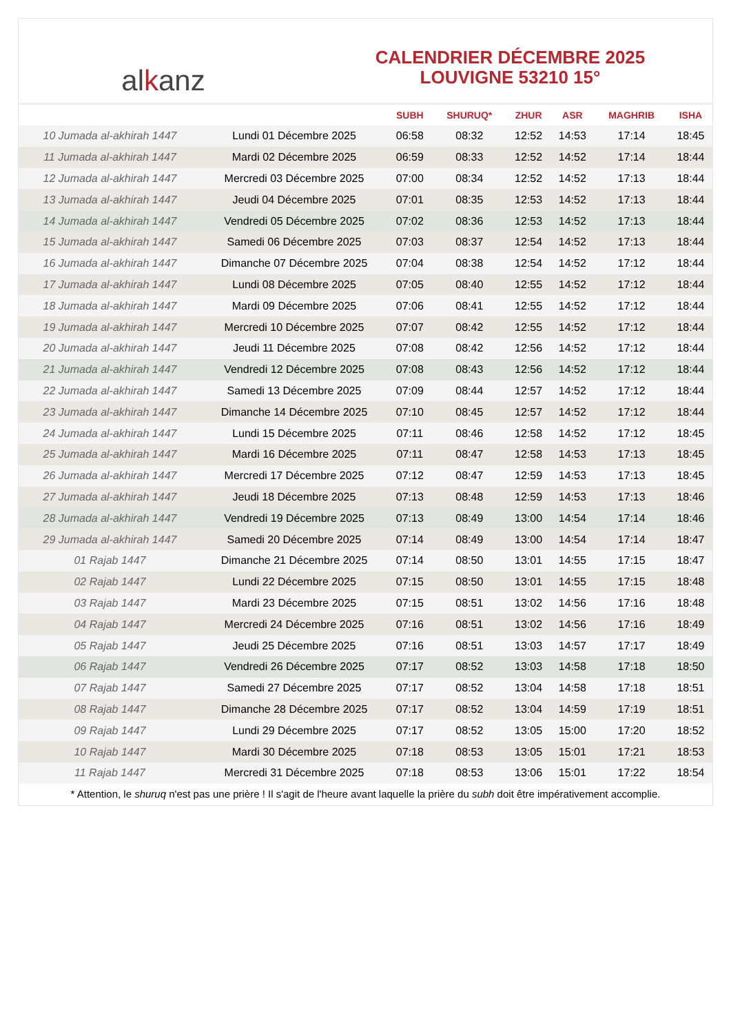al k anz
CALENDRIER DÉCEMBRE 2025
LOUVIGNE 53210 15°
| | | SUBH | SHURUQ* | ZHUR | ASR | MAGHRIB | ISHA |
| --- | --- | --- | --- | --- | --- | --- | --- |
| 10 Jumada al-akhirah 1447 | Lundi 01 Décembre 2025 | 06:58 | 08:32 | 12:52 | 14:53 | 17:14 | 18:45 |
| 11 Jumada al-akhirah 1447 | Mardi 02 Décembre 2025 | 06:59 | 08:33 | 12:52 | 14:52 | 17:14 | 18:44 |
| 12 Jumada al-akhirah 1447 | Mercredi 03 Décembre 2025 | 07:00 | 08:34 | 12:52 | 14:52 | 17:13 | 18:44 |
| 13 Jumada al-akhirah 1447 | Jeudi 04 Décembre 2025 | 07:01 | 08:35 | 12:53 | 14:52 | 17:13 | 18:44 |
| 14 Jumada al-akhirah 1447 | Vendredi 05 Décembre 2025 | 07:02 | 08:36 | 12:53 | 14:52 | 17:13 | 18:44 |
| 15 Jumada al-akhirah 1447 | Samedi 06 Décembre 2025 | 07:03 | 08:37 | 12:54 | 14:52 | 17:13 | 18:44 |
| 16 Jumada al-akhirah 1447 | Dimanche 07 Décembre 2025 | 07:04 | 08:38 | 12:54 | 14:52 | 17:12 | 18:44 |
| 17 Jumada al-akhirah 1447 | Lundi 08 Décembre 2025 | 07:05 | 08:40 | 12:55 | 14:52 | 17:12 | 18:44 |
| 18 Jumada al-akhirah 1447 | Mardi 09 Décembre 2025 | 07:06 | 08:41 | 12:55 | 14:52 | 17:12 | 18:44 |
| 19 Jumada al-akhirah 1447 | Mercredi 10 Décembre 2025 | 07:07 | 08:42 | 12:55 | 14:52 | 17:12 | 18:44 |
| 20 Jumada al-akhirah 1447 | Jeudi 11 Décembre 2025 | 07:08 | 08:42 | 12:56 | 14:52 | 17:12 | 18:44 |
| 21 Jumada al-akhirah 1447 | Vendredi 12 Décembre 2025 | 07:08 | 08:43 | 12:56 | 14:52 | 17:12 | 18:44 |
| 22 Jumada al-akhirah 1447 | Samedi 13 Décembre 2025 | 07:09 | 08:44 | 12:57 | 14:52 | 17:12 | 18:44 |
| 23 Jumada al-akhirah 1447 | Dimanche 14 Décembre 2025 | 07:10 | 08:45 | 12:57 | 14:52 | 17:12 | 18:44 |
| 24 Jumada al-akhirah 1447 | Lundi 15 Décembre 2025 | 07:11 | 08:46 | 12:58 | 14:52 | 17:12 | 18:45 |
| 25 Jumada al-akhirah 1447 | Mardi 16 Décembre 2025 | 07:11 | 08:47 | 12:58 | 14:53 | 17:13 | 18:45 |
| 26 Jumada al-akhirah 1447 | Mercredi 17 Décembre 2025 | 07:12 | 08:47 | 12:59 | 14:53 | 17:13 | 18:45 |
| 27 Jumada al-akhirah 1447 | Jeudi 18 Décembre 2025 | 07:13 | 08:48 | 12:59 | 14:53 | 17:13 | 18:46 |
| 28 Jumada al-akhirah 1447 | Vendredi 19 Décembre 2025 | 07:13 | 08:49 | 13:00 | 14:54 | 17:14 | 18:46 |
| 29 Jumada al-akhirah 1447 | Samedi 20 Décembre 2025 | 07:14 | 08:49 | 13:00 | 14:54 | 17:14 | 18:47 |
| 01 Rajab 1447 | Dimanche 21 Décembre 2025 | 07:14 | 08:50 | 13:01 | 14:55 | 17:15 | 18:47 |
| 02 Rajab 1447 | Lundi 22 Décembre 2025 | 07:15 | 08:50 | 13:01 | 14:55 | 17:15 | 18:48 |
| 03 Rajab 1447 | Mardi 23 Décembre 2025 | 07:15 | 08:51 | 13:02 | 14:56 | 17:16 | 18:48 |
| 04 Rajab 1447 | Mercredi 24 Décembre 2025 | 07:16 | 08:51 | 13:02 | 14:56 | 17:16 | 18:49 |
| 05 Rajab 1447 | Jeudi 25 Décembre 2025 | 07:16 | 08:51 | 13:03 | 14:57 | 17:17 | 18:49 |
| 06 Rajab 1447 | Vendredi 26 Décembre 2025 | 07:17 | 08:52 | 13:03 | 14:58 | 17:18 | 18:50 |
| 07 Rajab 1447 | Samedi 27 Décembre 2025 | 07:17 | 08:52 | 13:04 | 14:58 | 17:18 | 18:51 |
| 08 Rajab 1447 | Dimanche 28 Décembre 2025 | 07:17 | 08:52 | 13:04 | 14:59 | 17:19 | 18:51 |
| 09 Rajab 1447 | Lundi 29 Décembre 2025 | 07:17 | 08:52 | 13:05 | 15:00 | 17:20 | 18:52 |
| 10 Rajab 1447 | Mardi 30 Décembre 2025 | 07:18 | 08:53 | 13:05 | 15:01 | 17:21 | 18:53 |
| 11 Rajab 1447 | Mercredi 31 Décembre 2025 | 07:18 | 08:53 | 13:06 | 15:01 | 17:22 | 18:54 |
* Attention, le shuruq n'est pas une prière ! Il s'agit de l'heure avant laquelle la prière du subh doit être impérativement accomplie.